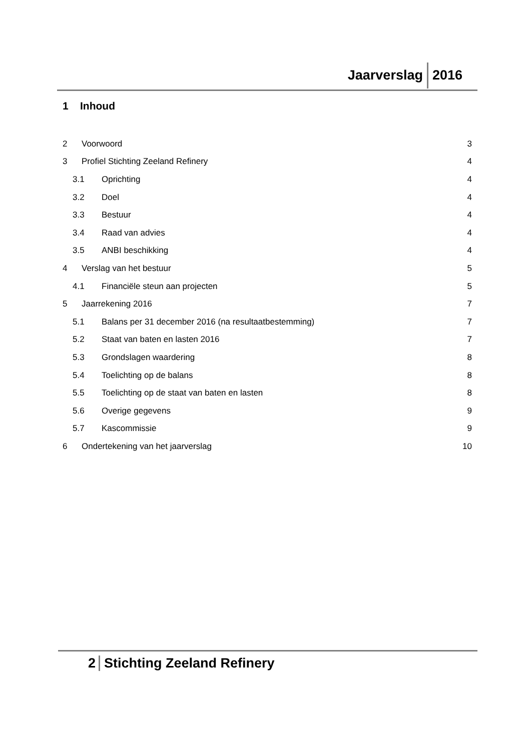Jaarverslag 2016
1 Inhoud
2 Voorwoord 3
3 Profiel Stichting Zeeland Refinery 4
3.1 Oprichting 4
3.2 Doel 4
3.3 Bestuur 4
3.4 Raad van advies 4
3.5 ANBI beschikking 4
4 Verslag van het bestuur 5
4.1 Financiële steun aan projecten 5
5 Jaarrekening 2016 7
5.1 Balans per 31 december 2016 (na resultaatbestemming) 7
5.2 Staat van baten en lasten 2016 7
5.3 Grondslagen waardering 8
5.4 Toelichting op de balans 8
5.5 Toelichting op de staat van baten en lasten 8
5.6 Overige gegevens 9
5.7 Kascommissie 9
6 Ondertekening van het jaarverslag 10
2 Stichting Zeeland Refinery